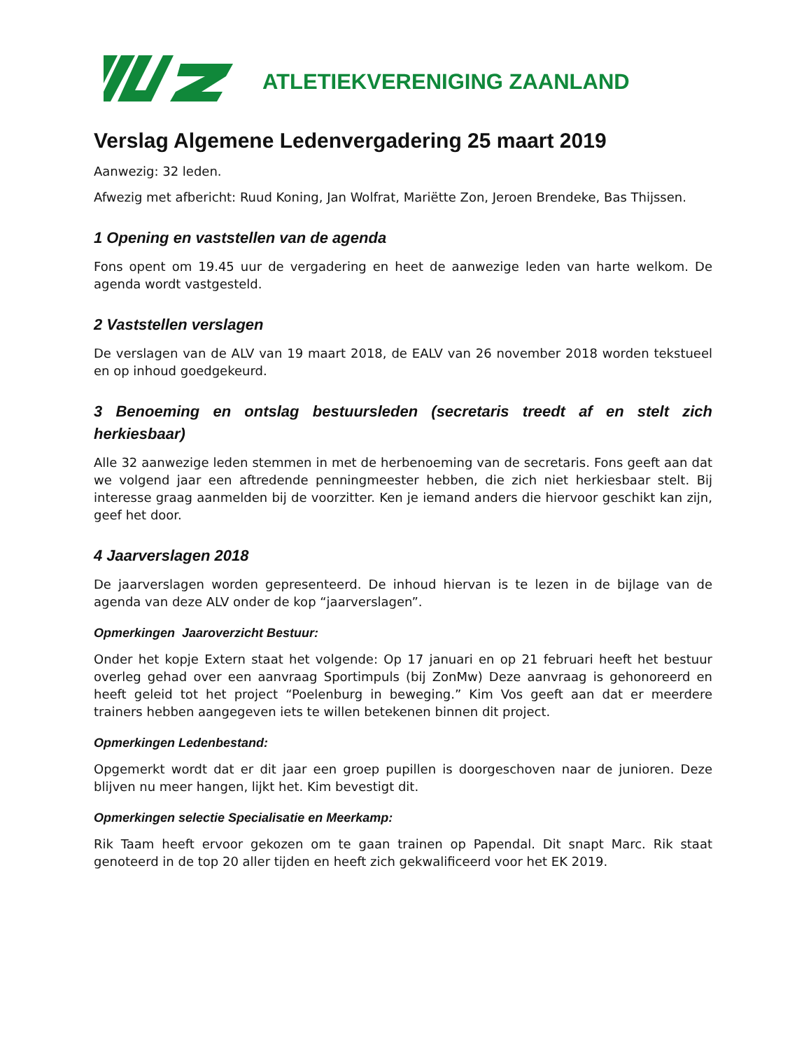ATLETIEKVERENIGING ZAANLAND
Verslag Algemene Ledenvergadering 25 maart 2019
Aanwezig: 32 leden.
Afwezig met afbericht: Ruud Koning, Jan Wolfrat, Mariëtte Zon, Jeroen Brendeke, Bas Thijssen.
1 Opening en vaststellen van de agenda
Fons opent om 19.45 uur de vergadering en heet de aanwezige leden van harte welkom. De agenda wordt vastgesteld.
2 Vaststellen verslagen
De verslagen van de ALV van 19 maart 2018, de EALV van 26 november 2018 worden tekstueel en op inhoud goedgekeurd.
3 Benoeming en ontslag bestuursleden (secretaris treedt af en stelt zich herkiesbaar)
Alle 32 aanwezige leden stemmen in met de herbenoeming van de secretaris. Fons geeft aan dat we volgend jaar een aftredende penningmeester hebben, die zich niet herkiesbaar stelt. Bij interesse graag aanmelden bij de voorzitter. Ken je iemand anders die hiervoor geschikt kan zijn, geef het door.
4 Jaarverslagen 2018
De jaarverslagen worden gepresenteerd. De inhoud hiervan is te lezen in de bijlage van de agenda van deze ALV onder de kop “jaarverslagen”.
Opmerkingen Jaaroverzicht Bestuur:
Onder het kopje Extern staat het volgende: Op 17 januari en op 21 februari heeft het bestuur overleg gehad over een aanvraag Sportimpuls (bij ZonMw) Deze aanvraag is gehonoreerd en heeft geleid tot het project “Poelenburg in beweging.” Kim Vos geeft aan dat er meerdere trainers hebben aangegeven iets te willen betekenen binnen dit project.
Opmerkingen Ledenbestand:
Opgemerkt wordt dat er dit jaar een groep pupillen is doorgeschoven naar de junioren. Deze blijven nu meer hangen, lijkt het. Kim bevestigt dit.
Opmerkingen selectie Specialisatie en Meerkamp:
Rik Taam heeft ervoor gekozen om te gaan trainen op Papendal. Dit snapt Marc. Rik staat genoteerd in de top 20 aller tijden en heeft zich gekwalificeerd voor het EK 2019.